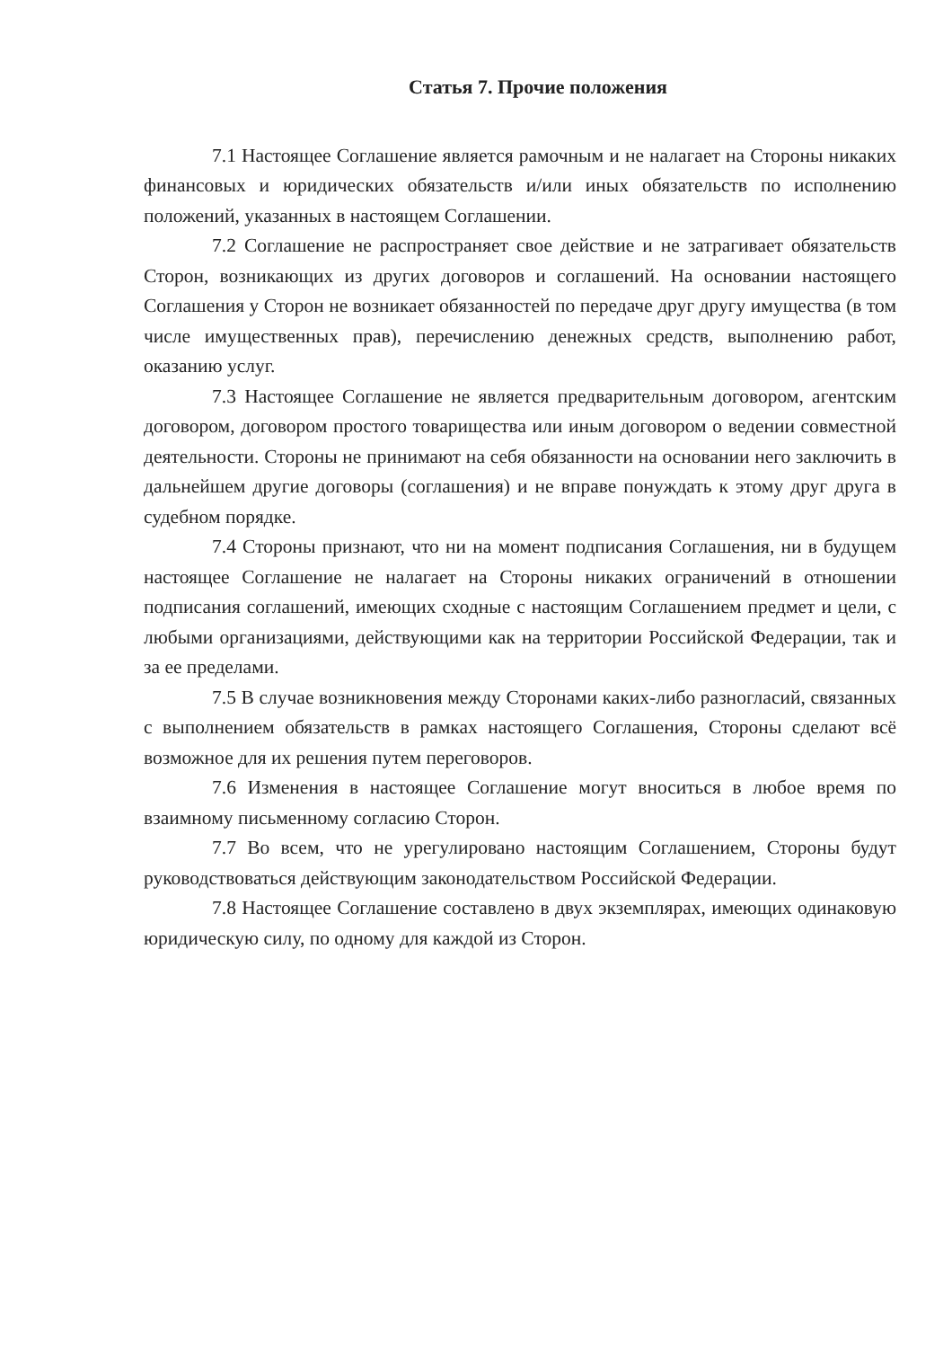Статья 7. Прочие положения
7.1 Настоящее Соглашение является рамочным и не налагает на Стороны никаких финансовых и юридических обязательств и/или иных обязательств по исполнению положений, указанных в настоящем Соглашении.
7.2 Соглашение не распространяет свое действие и не затрагивает обязательств Сторон, возникающих из других договоров и соглашений. На основании настоящего Соглашения у Сторон не возникает обязанностей по передаче друг другу имущества (в том числе имущественных прав), перечислению денежных средств, выполнению работ, оказанию услуг.
7.3 Настоящее Соглашение не является предварительным договором, агентским договором, договором простого товарищества или иным договором о ведении совместной деятельности. Стороны не принимают на себя обязанности на основании него заключить в дальнейшем другие договоры (соглашения) и не вправе понуждать к этому друг друга в судебном порядке.
7.4 Стороны признают, что ни на момент подписания Соглашения, ни в будущем настоящее Соглашение не налагает на Стороны никаких ограничений в отношении подписания соглашений, имеющих сходные с настоящим Соглашением предмет и цели, с любыми организациями, действующими как на территории Российской Федерации, так и за ее пределами.
7.5 В случае возникновения между Сторонами каких-либо разногласий, связанных с выполнением обязательств в рамках настоящего Соглашения, Стороны сделают всё возможное для их решения путем переговоров.
7.6 Изменения в настоящее Соглашение могут вноситься в любое время по взаимному письменному согласию Сторон.
7.7 Во всем, что не урегулировано настоящим Соглашением, Стороны будут руководствоваться действующим законодательством Российской Федерации.
7.8 Настоящее Соглашение составлено в двух экземплярах, имеющих одинаковую юридическую силу, по одному для каждой из Сторон.